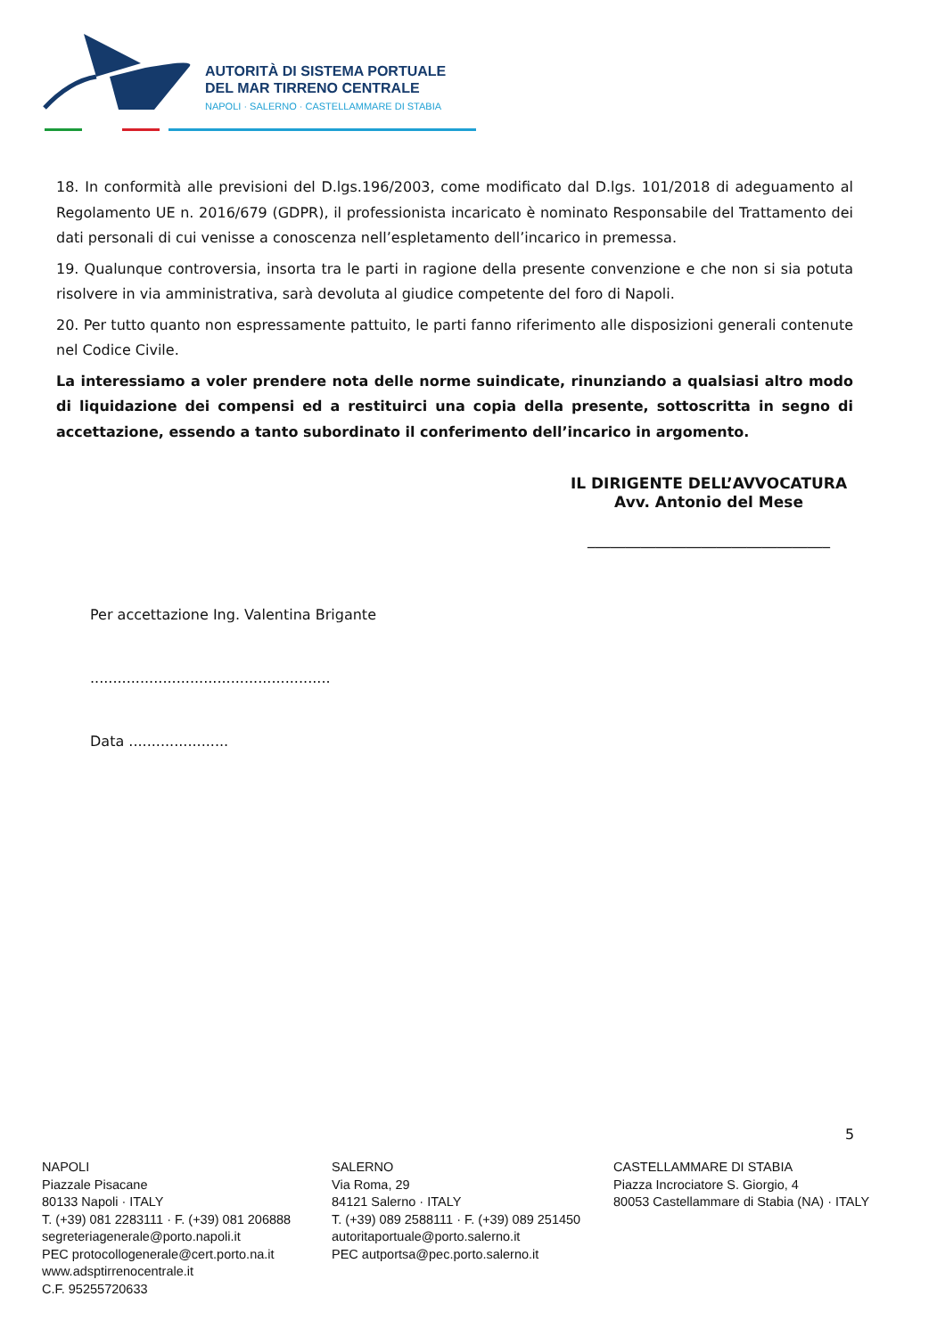AUTORITÀ DI SISTEMA PORTUALE
DEL MAR TIRRENO CENTRALE
NAPOLI · SALERNO · CASTELLAMMARE DI STABIA
18. In conformità alle previsioni del D.lgs.196/2003, come modificato dal D.lgs. 101/2018 di adeguamento al Regolamento UE n. 2016/679 (GDPR), il professionista incaricato è nominato Responsabile del Trattamento dei dati personali di cui venisse a conoscenza nell’espletamento dell’incarico in premessa.
19. Qualunque controversia, insorta tra le parti in ragione della presente convenzione e che non si sia potuta risolvere in via amministrativa, sarà devoluta al giudice competente del foro di Napoli.
20. Per tutto quanto non espressamente pattuito, le parti fanno riferimento alle disposizioni generali contenute nel Codice Civile.
La interessiamo a voler prendere nota delle norme suindicate, rinunziando a qualsiasi altro modo di liquidazione dei compensi ed a restituirci una copia della presente, sottoscritta in segno di accettazione, essendo a tanto subordinato il conferimento dell’incarico in argomento.
IL DIRIGENTE DELL’AVVOCATURA
Avv. Antonio del Mese
________________________________
Per accettazione Ing. Valentina Brigante
.....................................................
Data ......................
5
NAPOLI
Piazzale Pisacane
80133 Napoli · ITALY
T. (+39) 081 2283111 · F. (+39) 081 206888
segreteriagenerale@porto.napoli.it
PEC protocollogenerale@cert.porto.na.it
www.adsptirrenocentrale.it
C.F. 95255720633
SALERNO
Via Roma, 29
84121 Salerno · ITALY
T. (+39) 089 2588111 · F. (+39) 089 251450
autoritaportuale@porto.salerno.it
PEC autportsa@pec.porto.salerno.it
CASTELLAMMARE DI STABIA
Piazza Incrociatore S. Giorgio, 4
80053 Castellammare di Stabia (NA) · ITALY